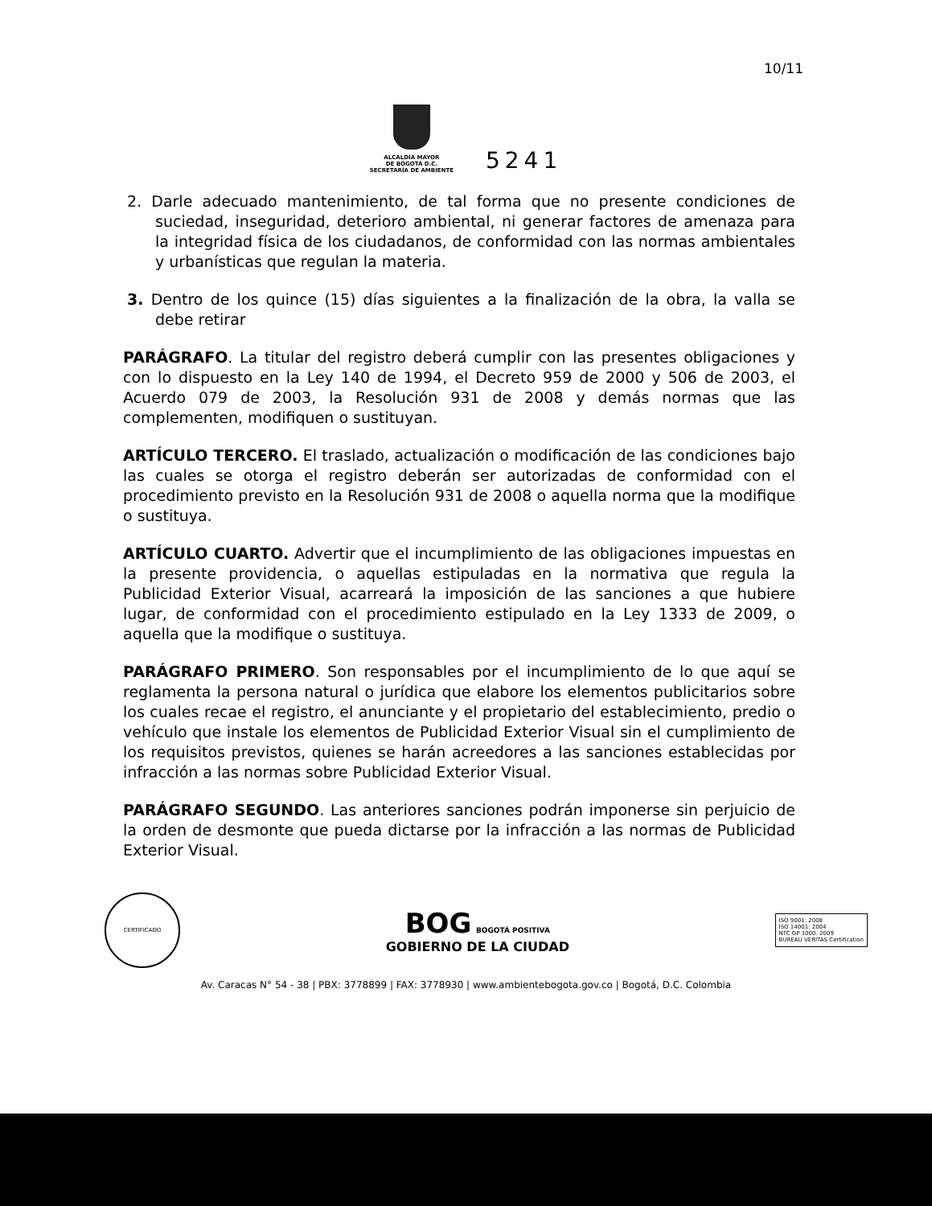10/11
ALCALDÍA MAYOR
DE BOGOTÁ D.C.
SECRETARÍA DE AMBIENTE
5241
2. Darle adecuado mantenimiento, de tal forma que no presente condiciones de suciedad, inseguridad, deterioro ambiental, ni generar factores de amenaza para la integridad física de los ciudadanos, de conformidad con las normas ambientales y urbanísticas que regulan la materia.
3. Dentro de los quince (15) días siguientes a la finalización de la obra, la valla se debe retirar
PARÁGRAFO. La titular del registro deberá cumplir con las presentes obligaciones y con lo dispuesto en la Ley 140 de 1994, el Decreto 959 de 2000 y 506 de 2003, el Acuerdo 079 de 2003, la Resolución 931 de 2008 y demás normas que las complementen, modifiquen o sustituyan.
ARTÍCULO TERCERO. El traslado, actualización o modificación de las condiciones bajo las cuales se otorga el registro deberán ser autorizadas de conformidad con el procedimiento previsto en la Resolución 931 de 2008 o aquella norma que la modifique o sustituya.
ARTÍCULO CUARTO. Advertir que el incumplimiento de las obligaciones impuestas en la presente providencia, o aquellas estipuladas en la normativa que regula la Publicidad Exterior Visual, acarreará la imposición de las sanciones a que hubiere lugar, de conformidad con el procedimiento estipulado en la Ley 1333 de 2009, o aquella que la modifique o sustituya.
PARÁGRAFO PRIMERO. Son responsables por el incumplimiento de lo que aquí se reglamenta la persona natural o jurídica que elabore los elementos publicitarios sobre los cuales recae el registro, el anunciante y el propietario del establecimiento, predio o vehículo que instale los elementos de Publicidad Exterior Visual sin el cumplimiento de los requisitos previstos, quienes se harán acreedores a las sanciones establecidas por infracción a las normas sobre Publicidad Exterior Visual.
PARÁGRAFO SEGUNDO. Las anteriores sanciones podrán imponerse sin perjuicio de la orden de desmonte que pueda dictarse por la infracción a las normas de Publicidad Exterior Visual.
CERTIFICADO
BOG BOGOTÁ POSITIVA
GOBIERNO DE LA CIUDAD
ISO 9001: 2008
ISO 14001: 2004
NTC GP 1000: 2009
BUREAU VERITAS Certification
Av. Caracas N° 54 - 38 | PBX: 3778899 | FAX: 3778930 | www.ambientebogota.gov.co | Bogotá, D.C. Colombia